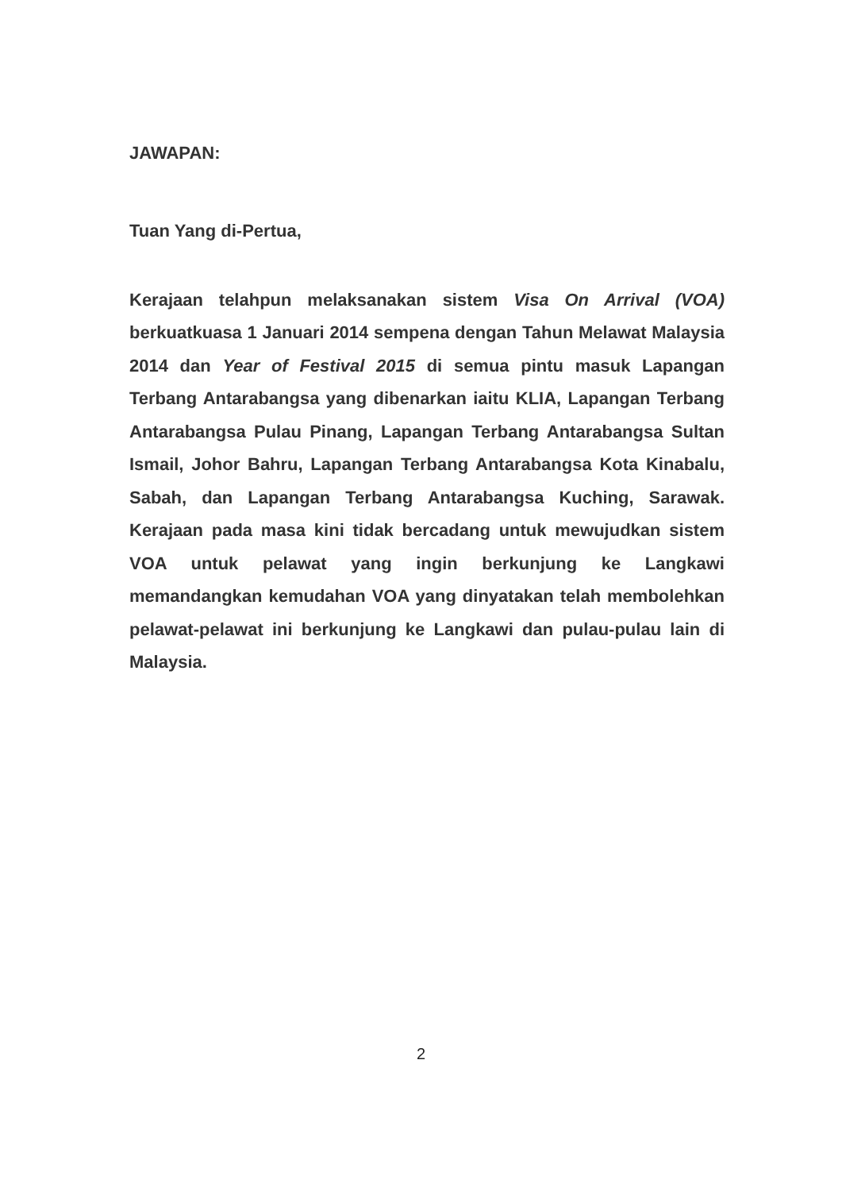JAWAPAN:
Tuan Yang di-Pertua,
Kerajaan telahpun melaksanakan sistem Visa On Arrival (VOA) berkuatkuasa 1 Januari 2014 sempena dengan Tahun Melawat Malaysia 2014 dan Year of Festival 2015 di semua pintu masuk Lapangan Terbang Antarabangsa yang dibenarkan iaitu KLIA, Lapangan Terbang Antarabangsa Pulau Pinang, Lapangan Terbang Antarabangsa Sultan Ismail, Johor Bahru, Lapangan Terbang Antarabangsa Kota Kinabalu, Sabah, dan Lapangan Terbang Antarabangsa Kuching, Sarawak. Kerajaan pada masa kini tidak bercadang untuk mewujudkan sistem VOA untuk pelawat yang ingin berkunjung ke Langkawi memandangkan kemudahan VOA yang dinyatakan telah membolehkan pelawat-pelawat ini berkunjung ke Langkawi dan pulau-pulau lain di Malaysia.
2